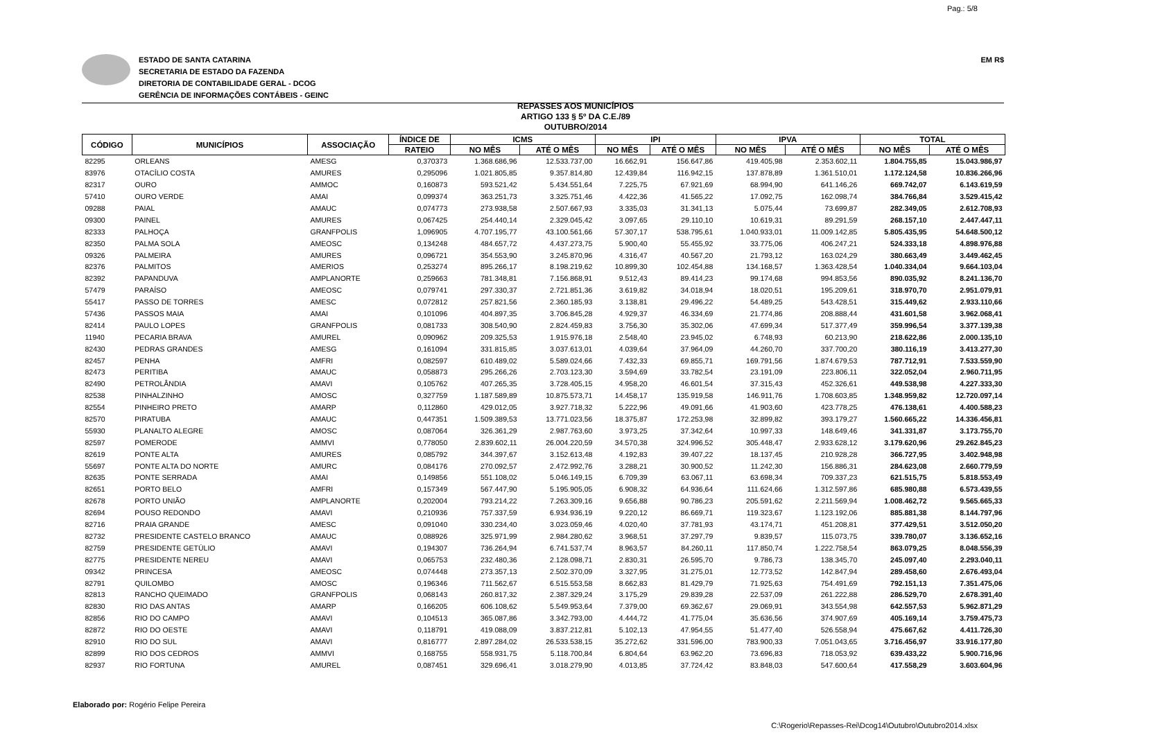Pag.: 5/8
ESTADO DE SANTA CATARINA
SECRETARIA DE ESTADO DA FAZENDA
DIRETORIA DE CONTABILIDADE GERAL - DCOG
GERÊNCIA DE INFORMAÇÕES CONTÁBEIS - GEINC
EM R$
REPASSES AOS MUNICÍPIOS
ARTIGO 133 § 5º DA C.E./89
OUTUBRO/2014
| CÓDIGO | MUNICÍPIOS | ASSOCIAÇÃO | ÍNDICE DE | ICMS | | IPI | | IPVA | | TOTAL | |
| --- | --- | --- | --- | --- | --- | --- | --- | --- | --- | --- | --- |
| | | | RATEIO | NO MÊS | ATÉ O MÊS | NO MÊS | ATÉ O MÊS | NO MÊS | ATÉ O MÊS | NO MÊS | ATÉ O MÊS |
| 82295 | ORLEANS | AMESG | 0,370373 | 1.368.686,96 | 12.533.737,00 | 16.662,91 | 156.647,86 | 419.405,98 | 2.353.602,11 | 1.804.755,85 | 15.043.986,97 |
| 83976 | OTACÍLIO COSTA | AMURES | 0,295096 | 1.021.805,85 | 9.357.814,80 | 12.439,84 | 116.942,15 | 137.878,89 | 1.361.510,01 | 1.172.124,58 | 10.836.266,96 |
| 82317 | OURO | AMMOC | 0,160873 | 593.521,42 | 5.434.551,64 | 7.225,75 | 67.921,69 | 68.994,90 | 641.146,26 | 669.742,07 | 6.143.619,59 |
| 57410 | OURO VERDE | AMAI | 0,099374 | 363.251,73 | 3.325.751,46 | 4.422,36 | 41.565,22 | 17.092,75 | 162.098,74 | 384.766,84 | 3.529.415,42 |
| 09288 | PAIAL | AMAUC | 0,074773 | 273.938,58 | 2.507.667,93 | 3.335,03 | 31.341,13 | 5.075,44 | 73.699,87 | 282.349,05 | 2.612.708,93 |
| 09300 | PAINEL | AMURES | 0,067425 | 254.440,14 | 2.329.045,42 | 3.097,65 | 29.110,10 | 10.619,31 | 89.291,59 | 268.157,10 | 2.447.447,11 |
| 82333 | PALHOÇA | GRANFPOLIS | 1,096905 | 4.707.195,77 | 43.100.561,66 | 57.307,17 | 538.795,61 | 1.040.933,01 | 11.009.142,85 | 5.805.435,95 | 54.648.500,12 |
| 82350 | PALMA SOLA | AMEOSC | 0,134248 | 484.657,72 | 4.437.273,75 | 5.900,40 | 55.455,92 | 33.775,06 | 406.247,21 | 524.333,18 | 4.898.976,88 |
| 09326 | PALMEIRA | AMURES | 0,096721 | 354.553,90 | 3.245.870,96 | 4.316,47 | 40.567,20 | 21.793,12 | 163.024,29 | 380.663,49 | 3.449.462,45 |
| 82376 | PALMITOS | AMERIOS | 0,253274 | 895.266,17 | 8.198.219,62 | 10.899,30 | 102.454,88 | 134.168,57 | 1.363.428,54 | 1.040.334,04 | 9.664.103,04 |
| 82392 | PAPANDUVA | AMPLANORTE | 0,259663 | 781.348,81 | 7.156.868,91 | 9.512,43 | 89.414,23 | 99.174,68 | 994.853,56 | 890.035,92 | 8.241.136,70 |
| 57479 | PARAÍSO | AMEOSC | 0,079741 | 297.330,37 | 2.721.851,36 | 3.619,82 | 34.018,94 | 18.020,51 | 195.209,61 | 318.970,70 | 2.951.079,91 |
| 55417 | PASSO DE TORRES | AMESC | 0,072812 | 257.821,56 | 2.360.185,93 | 3.138,81 | 29.496,22 | 54.489,25 | 543.428,51 | 315.449,62 | 2.933.110,66 |
| 57436 | PASSOS MAIA | AMAI | 0,101096 | 404.897,35 | 3.706.845,28 | 4.929,37 | 46.334,69 | 21.774,86 | 208.888,44 | 431.601,58 | 3.962.068,41 |
| 82414 | PAULO LOPES | GRANFPOLIS | 0,081733 | 308.540,90 | 2.824.459,83 | 3.756,30 | 35.302,06 | 47.699,34 | 517.377,49 | 359.996,54 | 3.377.139,38 |
| 11940 | PECARIA BRAVA | AMUREL | 0,090962 | 209.325,53 | 1.915.976,18 | 2.548,40 | 23.945,02 | 6.748,93 | 60.213,90 | 218.622,86 | 2.000.135,10 |
| 82430 | PEDRAS GRANDES | AMESG | 0,161094 | 331.815,85 | 3.037.613,01 | 4.039,64 | 37.964,09 | 44.260,70 | 337.700,20 | 380.116,19 | 3.413.277,30 |
| 82457 | PENHA | AMFRI | 0,082597 | 610.489,02 | 5.589.024,66 | 7.432,33 | 69.855,71 | 169.791,56 | 1.874.679,53 | 787.712,91 | 7.533.559,90 |
| 82473 | PERITIBA | AMAUC | 0,058873 | 295.266,26 | 2.703.123,30 | 3.594,69 | 33.782,54 | 23.191,09 | 223.806,11 | 322.052,04 | 2.960.711,95 |
| 82490 | PETROLÂNDIA | AMAVI | 0,105762 | 407.265,35 | 3.728.405,15 | 4.958,20 | 46.601,54 | 37.315,43 | 452.326,61 | 449.538,98 | 4.227.333,30 |
| 82538 | PINHALZINHO | AMOSC | 0,327759 | 1.187.589,89 | 10.875.573,71 | 14.458,17 | 135.919,58 | 146.911,76 | 1.708.603,85 | 1.348.959,82 | 12.720.097,14 |
| 82554 | PINHEIRO PRETO | AMARP | 0,112860 | 429.012,05 | 3.927.718,32 | 5.222,96 | 49.091,66 | 41.903,60 | 423.778,25 | 476.138,61 | 4.400.588,23 |
| 82570 | PIRATUBA | AMAUC | 0,447351 | 1.509.389,53 | 13.771.023,56 | 18.375,87 | 172.253,98 | 32.899,82 | 393.179,27 | 1.560.665,22 | 14.336.456,81 |
| 55930 | PLANALTO ALEGRE | AMOSC | 0,087064 | 326.361,29 | 2.987.763,60 | 3.973,25 | 37.342,64 | 10.997,33 | 148.649,46 | 341.331,87 | 3.173.755,70 |
| 82597 | POMERODE | AMMVI | 0,778050 | 2.839.602,11 | 26.004.220,59 | 34.570,38 | 324.996,52 | 305.448,47 | 2.933.628,12 | 3.179.620,96 | 29.262.845,23 |
| 82619 | PONTE ALTA | AMURES | 0,085792 | 344.397,67 | 3.152.613,48 | 4.192,83 | 39.407,22 | 18.137,45 | 210.928,28 | 366.727,95 | 3.402.948,98 |
| 55697 | PONTE ALTA DO NORTE | AMURC | 0,084176 | 270.092,57 | 2.472.992,76 | 3.288,21 | 30.900,52 | 11.242,30 | 156.886,31 | 284.623,08 | 2.660.779,59 |
| 82635 | PONTE SERRADA | AMAI | 0,149856 | 551.108,02 | 5.046.149,15 | 6.709,39 | 63.067,11 | 63.698,34 | 709.337,23 | 621.515,75 | 5.818.553,49 |
| 82651 | PORTO BELO | AMFRI | 0,157349 | 567.447,90 | 5.195.905,05 | 6.908,32 | 64.936,64 | 111.624,66 | 1.312.597,86 | 685.980,88 | 6.573.439,55 |
| 82678 | PORTO UNIÃO | AMPLANORTE | 0,202004 | 793.214,22 | 7.263.309,16 | 9.656,88 | 90.786,23 | 205.591,62 | 2.211.569,94 | 1.008.462,72 | 9.565.665,33 |
| 82694 | POUSO REDONDO | AMAVI | 0,210936 | 757.337,59 | 6.934.936,19 | 9.220,12 | 86.669,71 | 119.323,67 | 1.123.192,06 | 885.881,38 | 8.144.797,96 |
| 82716 | PRAIA GRANDE | AMESC | 0,091040 | 330.234,40 | 3.023.059,46 | 4.020,40 | 37.781,93 | 43.174,71 | 451.208,81 | 377.429,51 | 3.512.050,20 |
| 82732 | PRESIDENTE CASTELO BRANCO | AMAUC | 0,088926 | 325.971,99 | 2.984.280,62 | 3.968,51 | 37.297,79 | 9.839,57 | 115.073,75 | 339.780,07 | 3.136.652,16 |
| 82759 | PRESIDENTE GETÚLIO | AMAVI | 0,194307 | 736.264,94 | 6.741.537,74 | 8.963,57 | 84.260,11 | 117.850,74 | 1.222.758,54 | 863.079,25 | 8.048.556,39 |
| 82775 | PRESIDENTE NEREU | AMAVI | 0,065753 | 232.480,36 | 2.128.098,71 | 2.830,31 | 26.595,70 | 9.786,73 | 138.345,70 | 245.097,40 | 2.293.040,11 |
| 09342 | PRINCESA | AMEOSC | 0,074448 | 273.357,13 | 2.502.370,09 | 3.327,95 | 31.275,01 | 12.773,52 | 142.847,94 | 289.458,60 | 2.676.493,04 |
| 82791 | QUILOMBO | AMOSC | 0,196346 | 711.562,67 | 6.515.553,58 | 8.662,83 | 81.429,79 | 71.925,63 | 754.491,69 | 792.151,13 | 7.351.475,06 |
| 82813 | RANCHO QUEIMADO | GRANFPOLIS | 0,068143 | 260.817,32 | 2.387.329,24 | 3.175,29 | 29.839,28 | 22.537,09 | 261.222,88 | 286.529,70 | 2.678.391,40 |
| 82830 | RIO DAS ANTAS | AMARP | 0,166205 | 606.108,62 | 5.549.953,64 | 7.379,00 | 69.362,67 | 29.069,91 | 343.554,98 | 642.557,53 | 5.962.871,29 |
| 82856 | RIO DO CAMPO | AMAVI | 0,104513 | 365.087,86 | 3.342.793,00 | 4.444,72 | 41.775,04 | 35.636,56 | 374.907,69 | 405.169,14 | 3.759.475,73 |
| 82872 | RIO DO OESTE | AMAVI | 0,118791 | 419.088,09 | 3.837.212,81 | 5.102,13 | 47.954,55 | 51.477,40 | 526.558,94 | 475.667,62 | 4.411.726,30 |
| 82910 | RIO DO SUL | AMAVI | 0,816777 | 2.897.284,02 | 26.533.538,15 | 35.272,62 | 331.596,00 | 783.900,33 | 7.051.043,65 | 3.716.456,97 | 33.916.177,80 |
| 82899 | RIO DOS CEDROS | AMMVI | 0,168755 | 558.931,75 | 5.118.700,84 | 6.804,64 | 63.962,20 | 73.696,83 | 718.053,92 | 639.433,22 | 5.900.716,96 |
| 82937 | RIO FORTUNA | AMUREL | 0,087451 | 329.696,41 | 3.018.279,90 | 4.013,85 | 37.724,42 | 83.848,03 | 547.600,64 | 417.558,29 | 3.603.604,96 |
Elaborado por: Rogério Felipe Pereira
C:\Rogerio\Repasses-Rei\Dcog14\Outubro\Outubro2014.xlsx